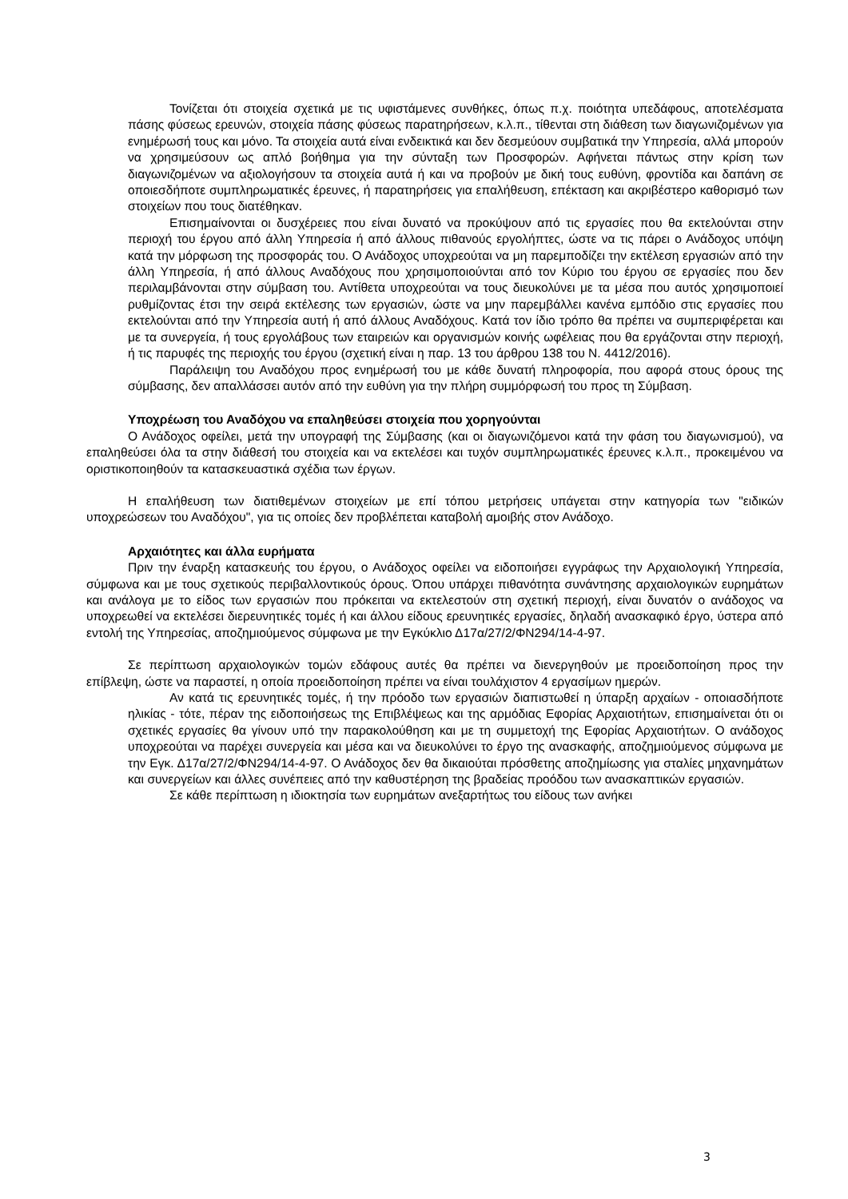Τονίζεται ότι στοιχεία σχετικά με τις υφιστάμενες συνθήκες, όπως π.χ. ποιότητα υπεδάφους, αποτελέσματα πάσης φύσεως ερευνών, στοιχεία πάσης φύσεως παρατηρήσεων, κ.λ.π., τίθενται στη διάθεση των διαγωνιζομένων για ενημέρωσή τους και μόνο. Τα στοιχεία αυτά είναι ενδεικτικά και δεν δεσμεύουν συμβατικά την Υπηρεσία, αλλά μπορούν να χρησιμεύσουν ως απλό βοήθημα για την σύνταξη των Προσφορών. Αφήνεται πάντως στην κρίση των διαγωνιζομένων να αξιολογήσουν τα στοιχεία αυτά ή και να προβούν με δική τους ευθύνη, φροντίδα και δαπάνη σε οποιεσδήποτε συμπληρωματικές έρευνες, ή παρατηρήσεις για επαλήθευση, επέκταση και ακριβέστερο καθορισμό των στοιχείων που τους διατέθηκαν.
Επισημαίνονται οι δυσχέρειες που είναι δυνατό να προκύψουν από τις εργασίες που θα εκτελούνται στην περιοχή του έργου από άλλη Υπηρεσία ή από άλλους πιθανούς εργολήπτες, ώστε να τις πάρει ο Ανάδοχος υπόψη κατά την μόρφωση της προσφοράς του. Ο Ανάδοχος υποχρεούται να μη παρεμποδίζει την εκτέλεση εργασιών από την άλλη Υπηρεσία, ή από άλλους Αναδόχους που χρησιμοποιούνται από τον Κύριο του έργου σε εργασίες που δεν περιλαμβάνονται στην σύμβαση του. Αντίθετα υποχρεούται να τους διευκολύνει με τα μέσα που αυτός χρησιμοποιεί ρυθμίζοντας έτσι την σειρά εκτέλεσης των εργασιών, ώστε να μην παρεμβάλλει κανένα εμπόδιο στις εργασίες που εκτελούνται από την Υπηρεσία αυτή ή από άλλους Αναδόχους. Κατά τον ίδιο τρόπο θα πρέπει να συμπεριφέρεται και με τα συνεργεία, ή τους εργολάβους των εταιρειών και οργανισμών κοινής ωφέλειας που θα εργάζονται στην περιοχή, ή τις παρυφές της περιοχής του έργου (σχετική είναι η παρ. 13 του άρθρου 138 του Ν. 4412/2016).
Παράλειψη του Αναδόχου προς ενημέρωσή του με κάθε δυνατή πληροφορία, που αφορά στους όρους της σύμβασης, δεν απαλλάσσει αυτόν από την ευθύνη για την πλήρη συμμόρφωσή του προς τη Σύμβαση.
Υποχρέωση του Αναδόχου να επαληθεύσει στοιχεία που χορηγούνται
Ο Ανάδοχος οφείλει, μετά την υπογραφή της Σύμβασης (και οι διαγωνιζόμενοι κατά την φάση του διαγωνισμού), να επαληθεύσει όλα τα στην διάθεσή του στοιχεία και να εκτελέσει και τυχόν συμπληρωματικές έρευνες κ.λ.π., προκειμένου να οριστικοποιηθούν τα κατασκευαστικά σχέδια των έργων.
Η επαλήθευση των διατιθεμένων στοιχείων με επί τόπου μετρήσεις υπάγεται στην κατηγορία των "ειδικών υποχρεώσεων του Αναδόχου", για τις οποίες δεν προβλέπεται καταβολή αμοιβής στον Ανάδοχο.
Αρχαιότητες και άλλα ευρήματα
Πριν την έναρξη κατασκευής του έργου, ο Ανάδοχος οφείλει να ειδοποιήσει εγγράφως την Αρχαιολογική Υπηρεσία, σύμφωνα και με τους σχετικούς περιβαλλοντικούς όρους. Όπου υπάρχει πιθανότητα συνάντησης αρχαιολογικών ευρημάτων και ανάλογα με το είδος των εργασιών που πρόκειται να εκτελεστούν στη σχετική περιοχή, είναι δυνατόν ο ανάδοχος να υποχρεωθεί να εκτελέσει διερευνητικές τομές ή και άλλου είδους ερευνητικές εργασίες, δηλαδή ανασκαφικό έργο, ύστερα από εντολή της Υπηρεσίας, αποζημιούμενος σύμφωνα με την Εγκύκλιο Δ17α/27/2/ΦΝ294/14-4-97.
Σε περίπτωση αρχαιολογικών τομών εδάφους αυτές θα πρέπει να διενεργηθούν με προειδοποίηση προς την επίβλεψη, ώστε να παραστεί, η οποία προειδοποίηση πρέπει να είναι τουλάχιστον 4 εργασίμων ημερών.
Αν κατά τις ερευνητικές τομές, ή την πρόοδο των εργασιών διαπιστωθεί η ύπαρξη αρχαίων - οποιασδήποτε ηλικίας - τότε, πέραν της ειδοποιήσεως της Επιβλέψεως και της αρμόδιας Εφορίας Αρχαιοτήτων, επισημαίνεται ότι οι σχετικές εργασίες θα γίνουν υπό την παρακολούθηση και με τη συμμετοχή της Εφορίας Αρχαιοτήτων. Ο ανάδοχος υποχρεούται να παρέχει συνεργεία και μέσα και να διευκολύνει το έργο της ανασκαφής, αποζημιούμενος σύμφωνα με την Εγκ. Δ17α/27/2/ΦΝ294/14-4-97. Ο Ανάδοχος δεν θα δικαιούται πρόσθετης αποζημίωσης για σταλίες μηχανημάτων και συνεργείων και άλλες συνέπειες από την καθυστέρηση της βραδείας προόδου των ανασκαπτικών εργασιών.
Σε κάθε περίπτωση η ιδιοκτησία των ευρημάτων ανεξαρτήτως του είδους των ανήκει
3